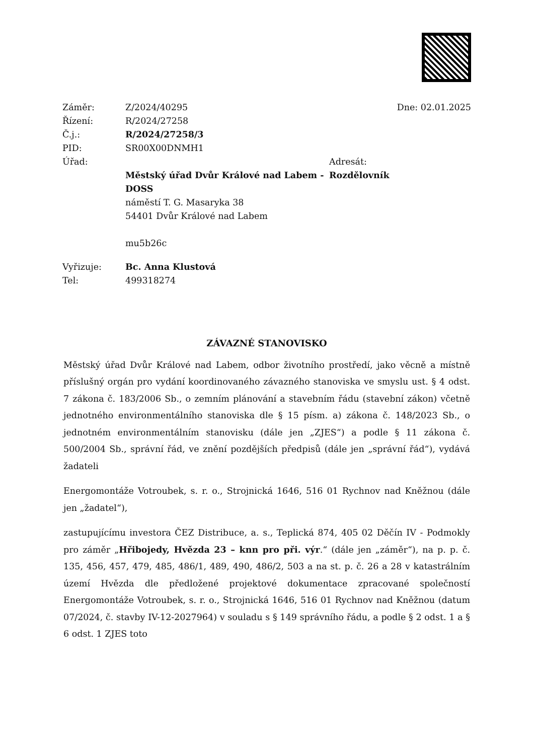Záměr: Z/2024/40295 Dne: 02.01.2025
Řízení: R/2024/27258
Č.j.: R/2024/27258/3
PID: SR00X00DNMH1
Úřad: Adresát:
Městský úřad Dvůr Králové nad Labem - DOSS
náměstí T. G. Masaryka 38
54401 Dvůr Králové nad Labem
mu5b26c Rozdělovník
Vyřizuje: Bc. Anna Klustová
Tel: 499318274
ZÁVAZNÉ STANOVISKO
Městský úřad Dvůr Králové nad Labem, odbor životního prostředí, jako věcně a místně příslušný orgán pro vydání koordinovaného závazného stanoviska ve smyslu ust. § 4 odst. 7 zákona č. 183/2006 Sb., o zemním plánování a stavebním řádu (stavební zákon) včetně jednotného environmentálního stanoviska dle § 15 písm. a) zákona č. 148/2023 Sb., o jednotném environmentálním stanovisku (dále jen „ZJES“) a podle § 11 zákona č. 500/2004 Sb., správní řád, ve znění pozdějších předpisů (dále jen „správní řád“), vydává žadateli
Energomontáže Votroubek, s. r. o., Strojnická 1646, 516 01 Rychnov nad Kněžnou (dále jen „žadatel“),
zastupujícímu investora ČEZ Distribuce, a. s., Teplická 874, 405 02 Děčín IV - Podmokly pro záměr „Hřibojedy, Hvězda 23 – knn pro při. výr.“ (dále jen „záměr“), na p. p. č. 135, 456, 457, 479, 485, 486/1, 489, 490, 486/2, 503 a na st. p. č. 26 a 28 v katastrálním území Hvězda dle předložené projektové dokumentace zpracované společností Energomontáže Votroubek, s. r. o., Strojnická 1646, 516 01 Rychnov nad Kněžnou (datum 07/2024, č. stavby IV-12-2027964) v souladu s § 149 správního řádu, a podle § 2 odst. 1 a § 6 odst. 1 ZJES toto